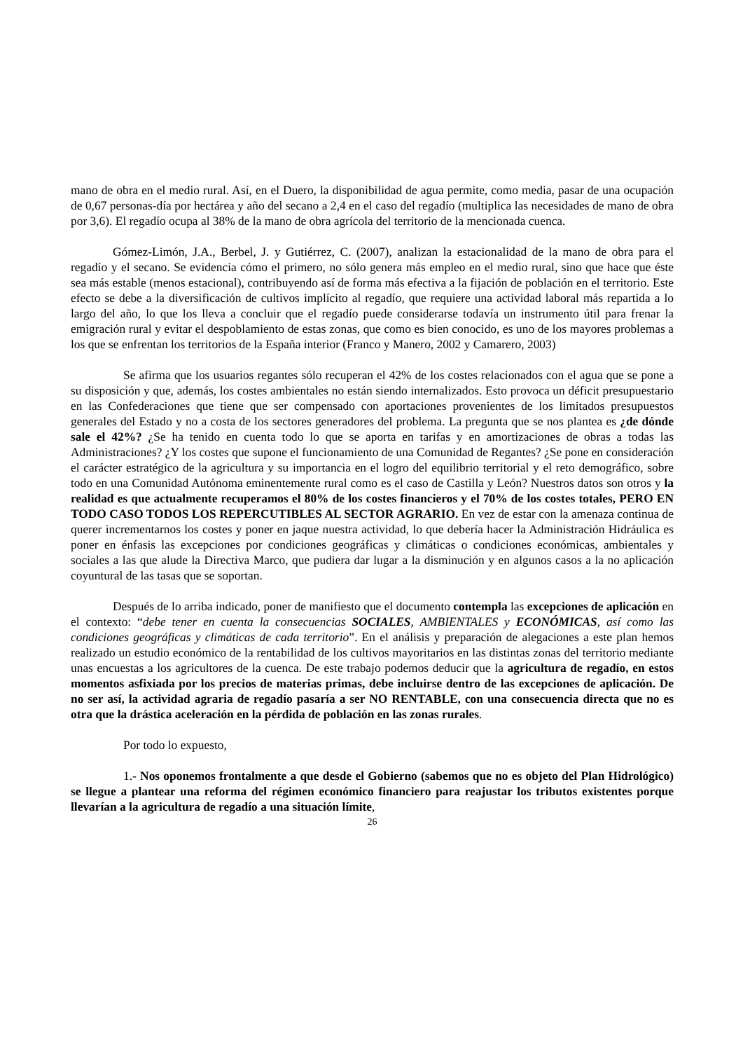mano de obra en el medio rural. Así, en el Duero, la disponibilidad de agua permite, como media, pasar de una ocupación de 0,67 personas-día por hectárea y año del secano a 2,4 en el caso del regadío (multiplica las necesidades de mano de obra por 3,6). El regadío ocupa al 38% de la mano de obra agrícola del territorio de la mencionada cuenca.
Gómez-Limón, J.A., Berbel, J. y Gutiérrez, C. (2007), analizan la estacionalidad de la mano de obra para el regadío y el secano. Se evidencia cómo el primero, no sólo genera más empleo en el medio rural, sino que hace que éste sea más estable (menos estacional), contribuyendo así de forma más efectiva a la fijación de población en el territorio. Este efecto se debe a la diversificación de cultivos implícito al regadío, que requiere una actividad laboral más repartida a lo largo del año, lo que los lleva a concluir que el regadío puede considerarse todavía un instrumento útil para frenar la emigración rural y evitar el despoblamiento de estas zonas, que como es bien conocido, es uno de los mayores problemas a los que se enfrentan los territorios de la España interior (Franco y Manero, 2002 y Camarero, 2003)
Se afirma que los usuarios regantes sólo recuperan el 42% de los costes relacionados con el agua que se pone a su disposición y que, además, los costes ambientales no están siendo internalizados. Esto provoca un déficit presupuestario en las Confederaciones que tiene que ser compensado con aportaciones provenientes de los limitados presupuestos generales del Estado y no a costa de los sectores generadores del problema. La pregunta que se nos plantea es ¿de dónde sale el 42%? ¿Se ha tenido en cuenta todo lo que se aporta en tarifas y en amortizaciones de obras a todas las Administraciones? ¿Y los costes que supone el funcionamiento de una Comunidad de Regantes? ¿Se pone en consideración el carácter estratégico de la agricultura y su importancia en el logro del equilibrio territorial y el reto demográfico, sobre todo en una Comunidad Autónoma eminentemente rural como es el caso de Castilla y León? Nuestros datos son otros y la realidad es que actualmente recuperamos el 80% de los costes financieros y el 70% de los costes totales, PERO EN TODO CASO TODOS LOS REPERCUTIBLES AL SECTOR AGRARIO. En vez de estar con la amenaza continua de querer incrementarnos los costes y poner en jaque nuestra actividad, lo que debería hacer la Administración Hidráulica es poner en énfasis las excepciones por condiciones geográficas y climáticas o condiciones económicas, ambientales y sociales a las que alude la Directiva Marco, que pudiera dar lugar a la disminución y en algunos casos a la no aplicación coyuntural de las tasas que se soportan.
Después de lo arriba indicado, poner de manifiesto que el documento contempla las excepciones de aplicación en el contexto: “debe tener en cuenta la consecuencias SOCIALES, AMBIENTALES y ECONÓMICAS, así como las condiciones geográficas y climáticas de cada territorio”. En el análisis y preparación de alegaciones a este plan hemos realizado un estudio económico de la rentabilidad de los cultivos mayoritarios en las distintas zonas del territorio mediante unas encuestas a los agricultores de la cuenca. De este trabajo podemos deducir que la agricultura de regadío, en estos momentos asfixiada por los precios de materias primas, debe incluirse dentro de las excepciones de aplicación. De no ser así, la actividad agraria de regadío pasaría a ser NO RENTABLE, con una consecuencia directa que no es otra que la drástica aceleración en la pérdida de población en las zonas rurales.
Por todo lo expuesto,
1.- Nos oponemos frontalmente a que desde el Gobierno (sabemos que no es objeto del Plan Hidrológico) se llegue a plantear una reforma del régimen económico financiero para reajustar los tributos existentes porque llevarían a la agricultura de regadío a una situación límite,
26